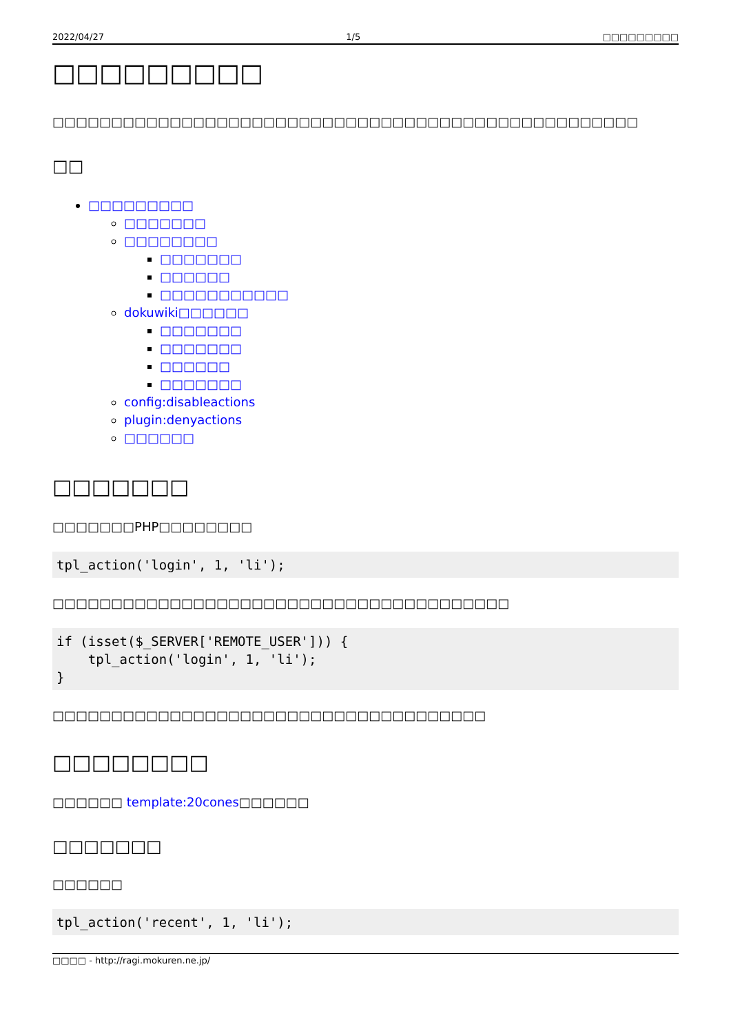2022/04/27 1/5 □□□□□□□□□
□□□□□□□□□
□□□□□□□□□□□□□□□□□□□□□□□□□□□□□□□□□□□□□□□□□□□□□□□□□□
□□
□□□□□□□□□
□□□□□□□
□□□□□□□□
□□□□□□□
□□□□□□
□□□□□□□□□□□
dokuwiki□□□□□□
□□□□□□□
□□□□□□□
□□□□□□
□□□□□□□
config:disableactions
plugin:denyactions
□□□□□□
□□□□□□□
□□□□□□□PHP□□□□□□□□
tpl_action('login', 1, 'li');
□□□□□□□□□□□□□□□□□□□□□□□□□□□□□□□□□□□□□□□
if (isset($_SERVER['REMOTE_USER'])) {
    tpl_action('login', 1, 'li');
}
□□□□□□□□□□□□□□□□□□□□□□□□□□□□□□□□□□□□□
□□□□□□□□
□□□□□□ template:20cones□□□□□□
□□□□□□□
□□□□□□
tpl_action('recent', 1, 'li');
□□□□ - http://ragi.mokuren.ne.jp/